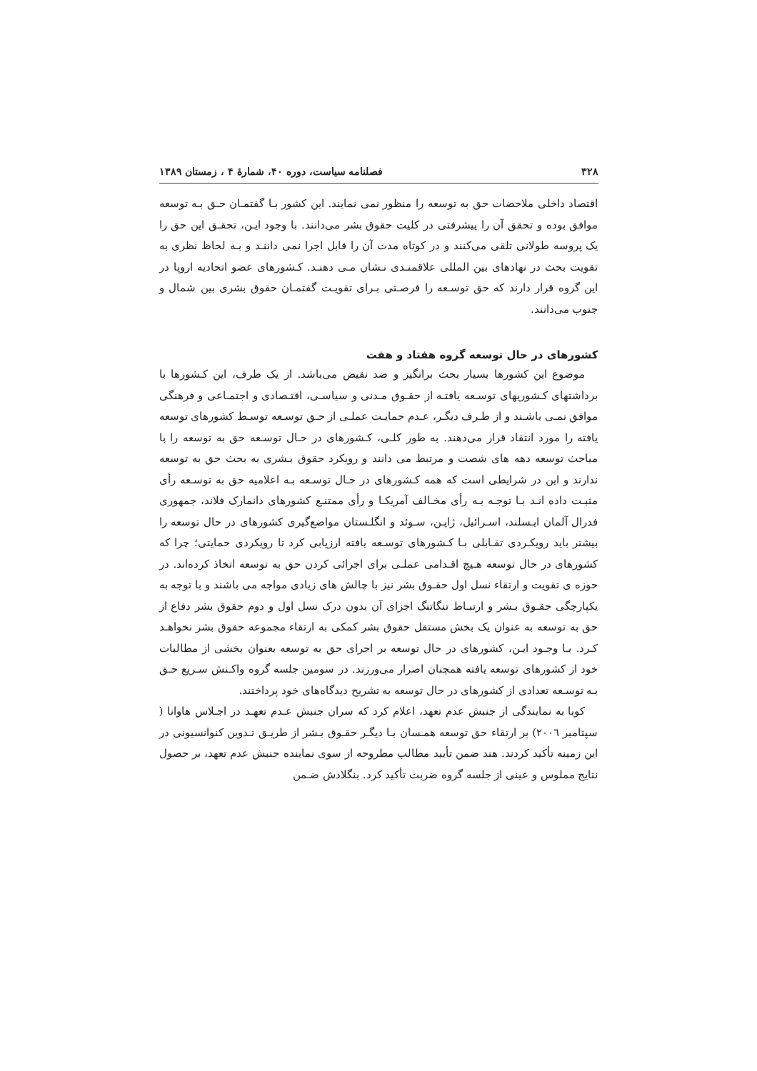۳۲۸ فصلنامه سیاست، دوره ۴۰، شمارهٔ ۴ ، زمستان ۱۳۸۹
اقتصاد داخلی ملاحضات حق به توسعه را منظور نمی نمایند. این کشور بـا گفتمـان حـق بـه توسعه موافق بوده و تحقق آن را پیشرفتی در کلیت حقوق بشر می‌دانند. با وجود ایـن، تحقـق این حق را یک پروسه طولانی تلقی می‌کنند و در کوتاه مدت آن را قابل اجرا نمی داننـد و بـه لحاظ نظری به تقویت بحث در نهادهای بین المللی علاقمنـدی نـشان مـی دهنـد. کـشورهای عضو اتحادیه اروپا در این گروه قرار دارند که حق توسـعه را فرصـتی بـرای تقویـت گفتمـان حقوق بشری بین شمال و جنوب می‌دانند.
کشورهای در حال توسعه گروه هفتاد و هفت
موضوع این کشورها بسیار بحث برانگیز و ضد نقیض می‌باشد. از یک طرف، این کـشورها با برداشتهای کـشوریهای توسـعه یافتـه از حقـوق مـدنی و سیاسـی، اقتـصادی و اجتمـاعی و فرهنگی موافق نمـی باشـند و از طـرف دیگـر، عـدم حمایـت عملـی از حـق توسـعه توسـط کشورهای توسعه یافته را مورد انتقاد قرار می‌دهند. به طور کلـی، کـشورهای در حـال توسـعه حق به توسعه را با مباحث توسعه دهه های شصت و مرتبط می دانند و رویکرد حقوق بـشری به بحث حق به توسعه ندارند و این در شرایطی است که همه کـشورهای در حـال توسـعه بـه اعلامیه حق به توسـعه رأی مثبـت داده انـد بـا توجـه بـه رأی مخـالف آمریکـا و رأی ممتنـع کشورهای دانمارک فلاند، جمهوری فدرال آلمان ایـسلند، اسـرائیل، ژاپـن، سـوئد و انگلـستان مواضع‌گیری کشورهای در حال توسعه را بیشتر باید رویکـردی تقـابلی بـا کـشورهای توسـعه یافته ارزیابی کرد تا رویکردی حمایتی؛ چرا که کشورهای در حال توسعه هـیچ اقـدامی عملـی برای اجرائی کردن حق به توسعه اتخاذ کرده‌اند. در حوزه ی تقویت و ارتقاء نسل اول حقـوق بشر نیز با چالش های زیادی مواجه می باشند و با توجه به یکپارچگی حقـوق بـشر و ارتبـاط تنگاتنگ اجزای آن بدون درک نسل اول و دوم حقوق بشر دفاع از حق به توسعه به عنوان یک بخش مستقل حقوق بشر کمکی به ارتقاء مجموعه حقوق بشر نخواهـد کـرد. بـا وجـود ایـن، کشورهای در حال توسعه بر اجرای حق به توسعه بعنوان بخشی از مطالبات خود از کشورهای توسعه یافته همچنان اصرار می‌ورزند. در سومین جلسه گروه واکـنش سـریع حـق بـه توسـعه تعدادی از کشورهای در حال توسعه به تشریح دیدگاه‌های خود پرداختند.
کوبا به نمایندگی از جنبش عدم تعهد، اعلام کرد که سران جنبش عـدم تعهـد در اجـلاس هاوانا ( سپتامبر ٢٠٠٦) بر ارتقاء حق توسعه همـسان بـا دیگـر حقـوق بـشر از طریـق تـدوین کنوانسیونی در این زمینه تأکید کردند. هند ضمن تأیید مطالب مطروحه از سوی نماینده جنبش عدم تعهد، بر حصول نتایج مملوس و عینی از جلسه گروه ضربت تأکید کرد. بنگلادش ضـمن